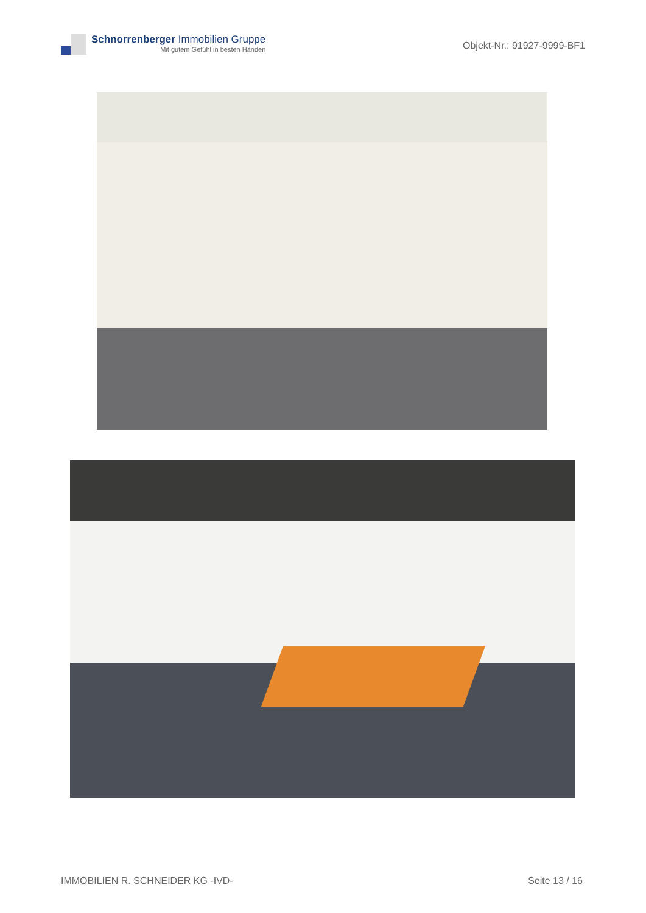Schnorrenberger Immobilien Gruppe
Mit gutem Gefühl in besten Händen
Objekt-Nr.: 91927-9999-BF1
IMMOBILIEN R. SCHNEIDER KG -IVD- Seite 13 / 16